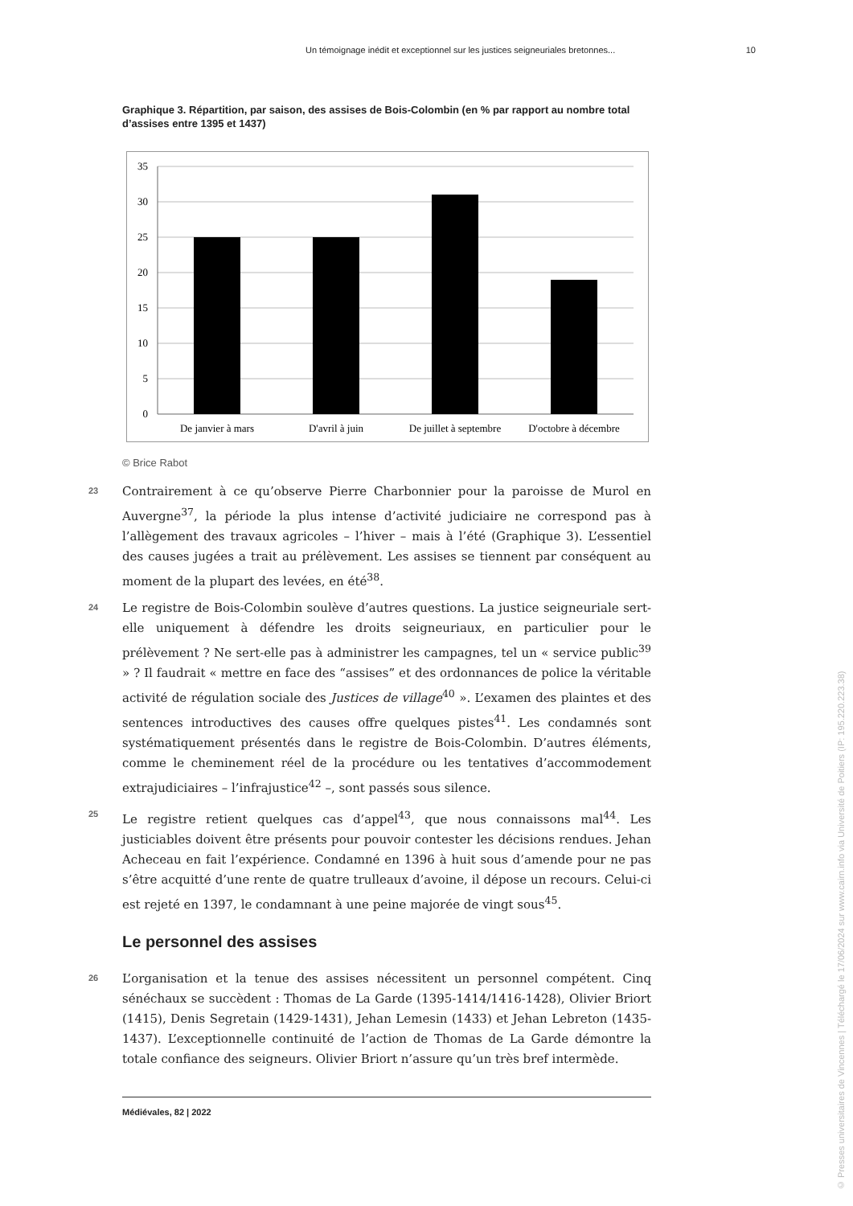Un témoignage inédit et exceptionnel sur les justices seigneuriales bretonnes... 10
Graphique 3. Répartition, par saison, des assises de Bois-Colombin (en % par rapport au nombre total d’assises entre 1395 et 1437)
35
30
25
20
15
10
5
0
De janvier à mars
D'avril à juin
De juillet à septembre
D'octobre à décembre
© Brice Rabot
23 Contrairement à ce qu’observe Pierre Charbonnier pour la paroisse de Murol en Auvergne<sup>37</sup>, la période la plus intense d’activité judiciaire ne correspond pas à l’allègement des travaux agricoles – l’hiver – mais à l’été (Graphique 3). L’essentiel des causes jugées a trait au prélèvement. Les assises se tiennent par conséquent au moment de la plupart des levées, en été<sup>38</sup>.
24 Le registre de Bois-Colombin soulève d’autres questions. La justice seigneuriale sert-elle uniquement à défendre les droits seigneuriaux, en particulier pour le prélèvement ? Ne sert-elle pas à administrer les campagnes, tel un « service public<sup>39</sup> » ? Il faudrait « mettre en face des “assises” et des ordonnances de police la véritable activité de régulation sociale des Justices de village<sup>40</sup> ». L’examen des plaintes et des sentences introductives des causes offre quelques pistes<sup>41</sup>. Les condamnés sont systématiquement présentés dans le registre de Bois-Colombin. D’autres éléments, comme le cheminement réel de la procédure ou les tentatives d’accommodement extrajudiciaires – l’infrajustice<sup>42</sup> –, sont passés sous silence.
25 Le registre retient quelques cas d’appel<sup>43</sup>, que nous connaissons mal<sup>44</sup>. Les justiciables doivent être présents pour pouvoir contester les décisions rendues. Jehan Acheceau en fait l’expérience. Condamné en 1396 à huit sous d’amende pour ne pas s’être acquitté d’une rente de quatre trulleaux d’avoine, il dépose un recours. Celui-ci est rejeté en 1397, le condamnant à une peine majorée de vingt sous<sup>45</sup>.
Le personnel des assises
26 L’organisation et la tenue des assises nécessitent un personnel compétent. Cinq sénéchaux se succèdent : Thomas de La Garde (1395-1414/1416-1428), Olivier Briort (1415), Denis Segretain (1429-1431), Jehan Lemesin (1433) et Jehan Lebreton (1435-1437). L’exceptionnelle continuité de l’action de Thomas de La Garde démontre la totale confiance des seigneurs. Olivier Briort n’assure qu’un très bref intermède.
Médiévales, 82 | 2022
© Presses universitaires de Vincennes | Téléchargé le 17/06/2024 sur www.cairn.info via Université de Poitiers (IP: 195.220.223.38)